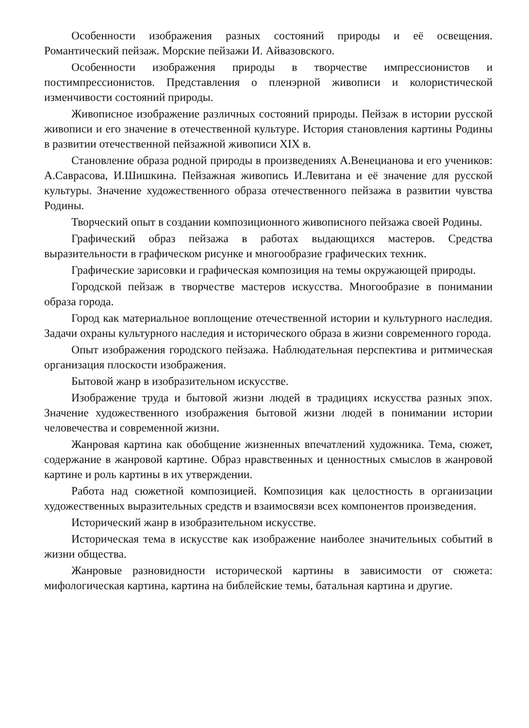Особенности изображения разных состояний природы и её освещения. Романтический пейзаж. Морские пейзажи И. Айвазовского.
Особенности изображения природы в творчестве импрессионистов и постимпрессионистов. Представления о пленэрной живописи и колористической изменчивости состояний природы.
Живописное изображение различных состояний природы. Пейзаж в истории русской живописи и его значение в отечественной культуре. История становления картины Родины в развитии отечественной пейзажной живописи XIX в.
Становление образа родной природы в произведениях А.Венецианова и его учеников: А.Саврасова, И.Шишкина. Пейзажная живопись И.Левитана и её значение для русской культуры. Значение художественного образа отечественного пейзажа в развитии чувства Родины.
Творческий опыт в создании композиционного живописного пейзажа своей Родины.
Графический образ пейзажа в работах выдающихся мастеров. Средства выразительности в графическом рисунке и многообразие графических техник.
Графические зарисовки и графическая композиция на темы окружающей природы.
Городской пейзаж в творчестве мастеров искусства. Многообразие в понимании образа города.
Город как материальное воплощение отечественной истории и культурного наследия. Задачи охраны культурного наследия и исторического образа в жизни современного города.
Опыт изображения городского пейзажа. Наблюдательная перспектива и ритмическая организация плоскости изображения.
Бытовой жанр в изобразительном искусстве.
Изображение труда и бытовой жизни людей в традициях искусства разных эпох. Значение художественного изображения бытовой жизни людей в понимании истории человечества и современной жизни.
Жанровая картина как обобщение жизненных впечатлений художника. Тема, сюжет, содержание в жанровой картине. Образ нравственных и ценностных смыслов в жанровой картине и роль картины в их утверждении.
Работа над сюжетной композицией. Композиция как целостность в организации художественных выразительных средств и взаимосвязи всех компонентов произведения.
Исторический жанр в изобразительном искусстве.
Историческая тема в искусстве как изображение наиболее значительных событий в жизни общества.
Жанровые разновидности исторической картины в зависимости от сюжета: мифологическая картина, картина на библейские темы, батальная картина и другие.